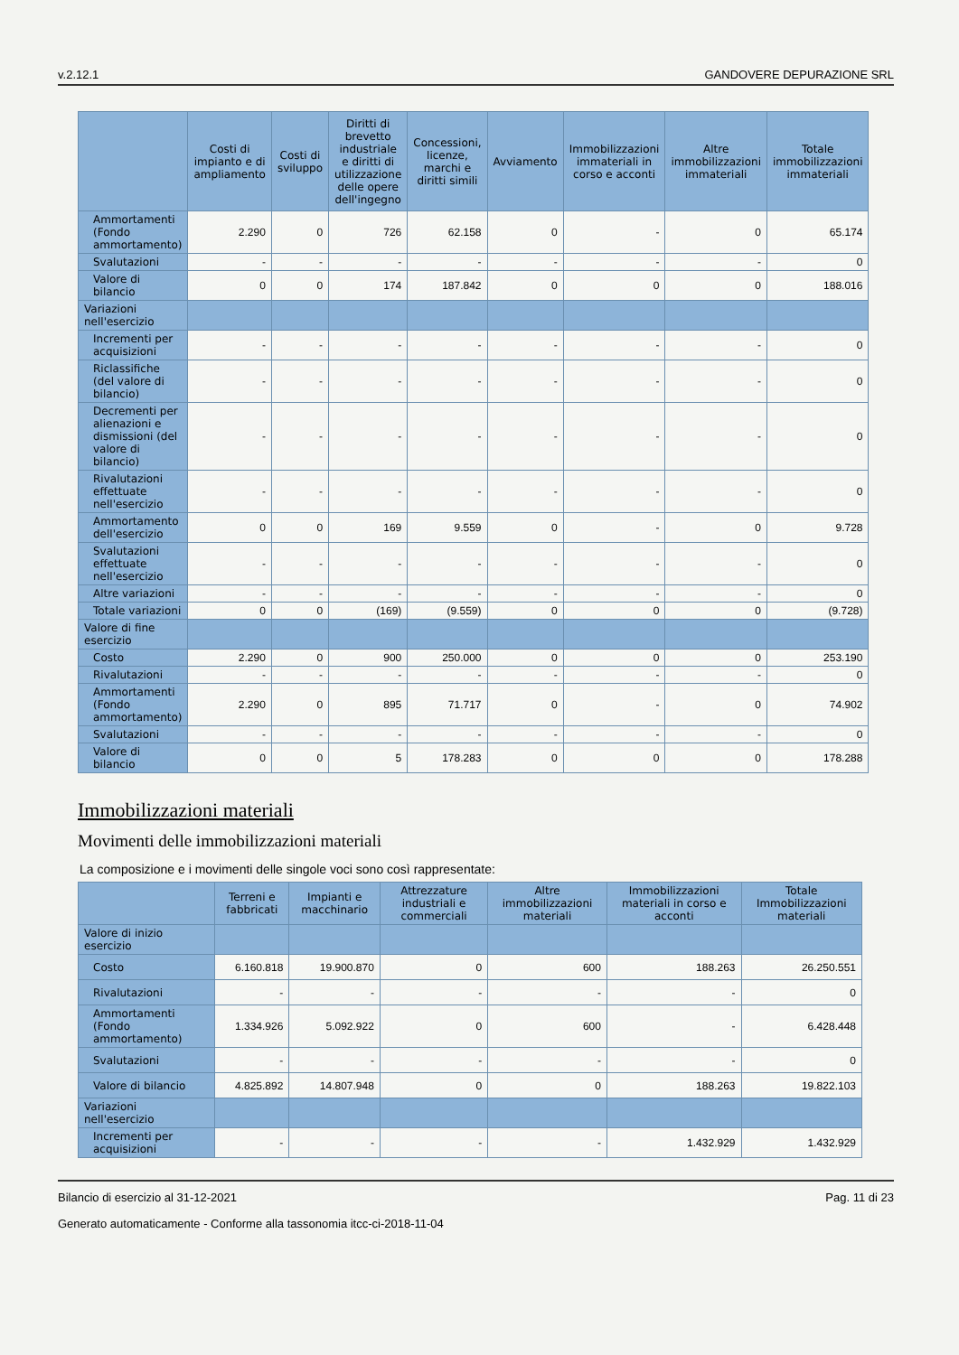v.2.12.1 GANDOVERE DEPURAZIONE SRL
| | Costi di impianto e di ampliamento | Costi di sviluppo | Diritti di brevetto industriale e diritti di utilizzazione delle opere dell'ingegno | Concessioni, licenze, marchi e diritti simili | Avviamento | Immobilizzazioni immateriali in corso e acconti | Altre immobilizzazioni immateriali | Totale immobilizzazioni immateriali |
| --- | --- | --- | --- | --- | --- | --- | --- | --- |
| Ammortamenti (Fondo ammortamento) | 2.290 | 0 | 726 | 62.158 | 0 | - | 0 | 65.174 |
| Svalutazioni | - | - | - | - | - | - | - | 0 |
| Valore di bilancio | 0 | 0 | 174 | 187.842 | 0 | 0 | 0 | 188.016 |
| Variazioni nell'esercizio | | | | | | | | |
| Incrementi per acquisizioni | - | - | - | - | - | - | - | 0 |
| Riclassifiche (del valore di bilancio) | - | - | - | - | - | - | - | 0 |
| Decrementi per alienazioni e dismissioni (del valore di bilancio) | - | - | - | - | - | - | - | 0 |
| Rivalutazioni effettuate nell'esercizio | - | - | - | - | - | - | - | 0 |
| Ammortamento dell'esercizio | 0 | 0 | 169 | 9.559 | 0 | - | 0 | 9.728 |
| Svalutazioni effettuate nell'esercizio | - | - | - | - | - | - | - | 0 |
| Altre variazioni | - | - | - | - | - | - | - | 0 |
| Totale variazioni | 0 | 0 | (169) | (9.559) | 0 | 0 | 0 | (9.728) |
| Valore di fine esercizio | | | | | | | | |
| Costo | 2.290 | 0 | 900 | 250.000 | 0 | 0 | 0 | 253.190 |
| Rivalutazioni | - | - | - | - | - | - | - | 0 |
| Ammortamenti (Fondo ammortamento) | 2.290 | 0 | 895 | 71.717 | 0 | - | 0 | 74.902 |
| Svalutazioni | - | - | - | - | - | - | - | 0 |
| Valore di bilancio | 0 | 0 | 5 | 178.283 | 0 | 0 | 0 | 178.288 |
Immobilizzazioni materiali
Movimenti delle immobilizzazioni materiali
La composizione e i movimenti delle singole voci sono così rappresentate:
| | Terreni e fabbricati | Impianti e macchinario | Attrezzature industriali e commerciali | Altre immobilizzazioni materiali | Immobilizzazioni materiali in corso e acconti | Totale Immobilizzazioni materiali |
| --- | --- | --- | --- | --- | --- | --- |
| Valore di inizio esercizio | | | | | | |
| Costo | 6.160.818 | 19.900.870 | 0 | 600 | 188.263 | 26.250.551 |
| Rivalutazioni | - | - | - | - | - | 0 |
| Ammortamenti (Fondo ammortamento) | 1.334.926 | 5.092.922 | 0 | 600 | - | 6.428.448 |
| Svalutazioni | - | - | - | - | - | 0 |
| Valore di bilancio | 4.825.892 | 14.807.948 | 0 | 0 | 188.263 | 19.822.103 |
| Variazioni nell'esercizio | | | | | | |
| Incrementi per acquisizioni | - | - | - | - | 1.432.929 | 1.432.929 |
Bilancio di esercizio al 31-12-2021 Pag. 11 di 23
Generato automaticamente - Conforme alla tassonomia itcc-ci-2018-11-04